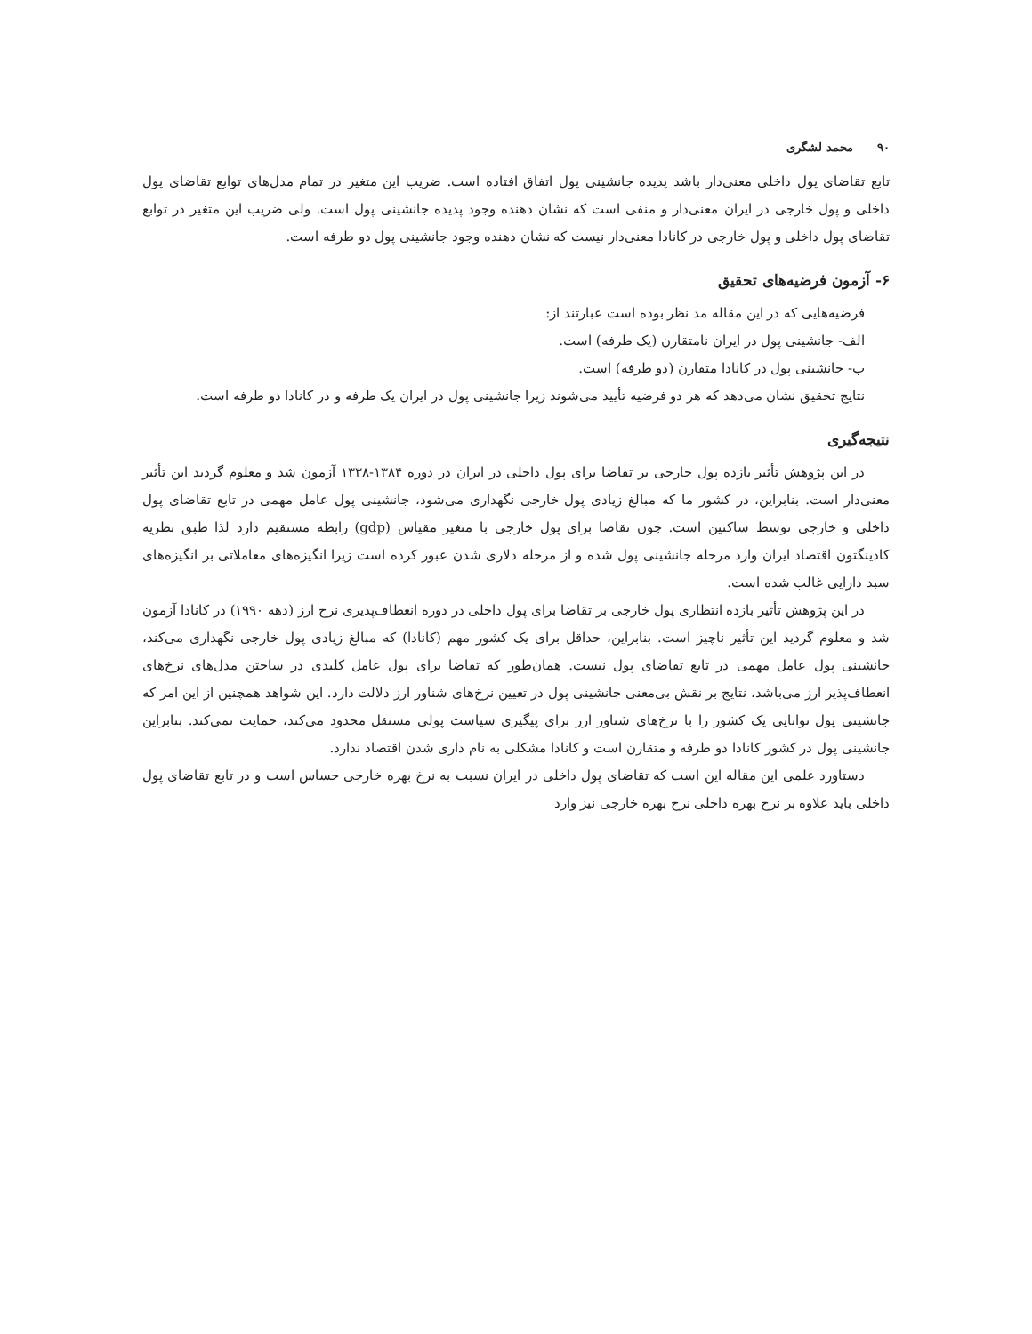۹۰ محمد لشگری
تابع تقاضای پول داخلی معنی‌دار باشد پدیده جانشینی پول اتفاق افتاده است. ضریب این متغیر در تمام مدل‌های توابع تقاضای پول داخلی و پول خارجی در ایران معنی‌دار و منفی است که نشان دهنده وجود پدیده جانشینی پول است. ولی ضریب این متغیر در توابع تقاضای پول داخلی و پول خارجی در کانادا معنی‌دار نیست که نشان دهنده وجود جانشینی پول دو طرفه است.
۶- آزمون فرضیه‌های تحقیق
فرضیه‌هایی که در این مقاله مد نظر بوده است عبارتند از:
الف- جانشینی پول در ایران نامتقارن (یک طرفه) است.
ب- جانشینی پول در کانادا متقارن (دو طرفه) است.
نتایج تحقیق نشان می‌دهد که هر دو فرضیه تأیید می‌شوند زیرا جانشینی پول در ایران یک طرفه و در کانادا دو طرفه است.
نتیجه‌گیری
در این پژوهش تأثیر بازده پول خارجی بر تقاضا برای پول داخلی در ایران در دوره ۱۳۸۴-۱۳۳۸ آزمون شد و معلوم گردید این تأثیر معنی‌دار است. بنابراین، در کشور ما که مبالغ زیادی پول خارجی نگهداری می‌شود، جانشینی پول عامل مهمی در تابع تقاضای پول داخلی و خارجی توسط ساکنین است. چون تقاضا برای پول خارجی با متغیر مقیاس (gdp) رابطه مستقیم دارد لذا طبق نظریه کادینگتون اقتصاد ایران وارد مرحله جانشینی پول شده و از مرحله دلاری شدن عبور کرده است زیرا انگیزه‌های معاملاتی بر انگیزه‌های سبد دارایی غالب شده است.
در این پژوهش تأثیر بازده انتظاری پول خارجی بر تقاضا برای پول داخلی در دوره انعطاف‌پذیری نرخ ارز (دهه ۱۹۹۰) در کانادا آزمون شد و معلوم گردید این تأثیر ناچیز است. بنابراین، حداقل برای یک کشور مهم (کانادا) که مبالغ زیادی پول خارجی نگهداری می‌کند، جانشینی پول عامل مهمی در تابع تقاضای پول نیست. همان‌طور که تقاضا برای پول عامل کلیدی در ساختن مدل‌های نرخ‌های انعطاف‌پذیر ارز می‌باشد، نتایج بر نقش بی‌معنی جانشینی پول در تعیین نرخ‌های شناور ارز دلالت دارد. این شواهد همچنین از این امر که جانشینی پول توانایی یک کشور را با نرخ‌های شناور ارز برای پیگیری سیاست پولی مستقل محدود می‌کند، حمایت نمی‌کند. بنابراین جانشینی پول در کشور کانادا دو طرفه و متقارن است و کانادا مشکلی به نام داری شدن اقتصاد ندارد.
دستاورد علمی این مقاله این است که تقاضای پول داخلی در ایران نسبت به نرخ بهره خارجی حساس است و در تابع تقاضای پول داخلی باید علاوه بر نرخ بهره داخلی نرخ بهره خارجی نیز وارد